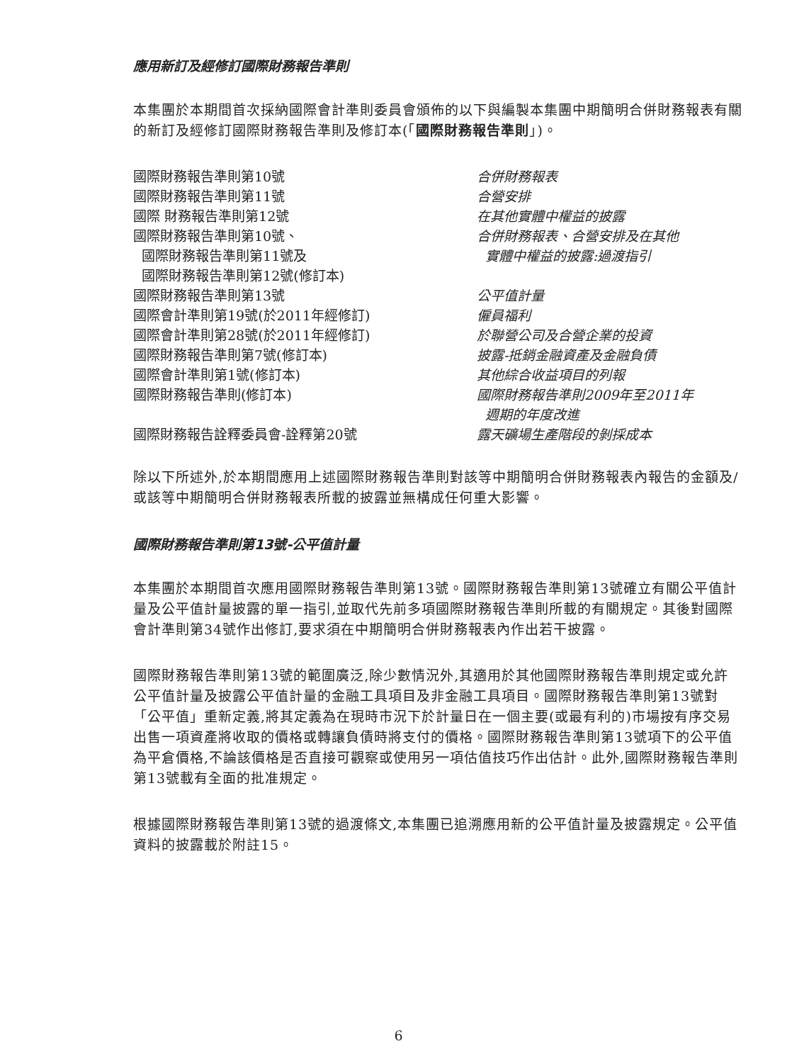應用新訂及經修訂國際財務報告準則
本集團於本期間首次採納國際會計準則委員會頒佈的以下與編製本集團中期簡明合併財務報表有關的新訂及經修訂國際財務報告準則及修訂本(「國際財務報告準則」)。
| 國際財務報告準則第10號 | 合併財務報表 |
| 國際財務報告準則第11號 | 合營安排 |
| 國際 財務報告準則第12號 | 在其他實體中權益的披露 |
| 國際財務報告準則第10號、 國際財務報告準則第11號及 國際財務報告準則第12號(修訂本) | 合併財務報表、合營安排及在其他 實體中權益的披露:過渡指引 |
| 國際財務報告準則第13號 | 公平值計量 |
| 國際會計準則第19號(於2011年經修訂) | 僱員福利 |
| 國際會計準則第28號(於2011年經修訂) | 於聯營公司及合營企業的投資 |
| 國際財務報告準則第7號(修訂本) | 披露-抵銷金融資產及金融負債 |
| 國際會計準則第1號(修訂本) | 其他綜合收益項目的列報 |
| 國際財務報告準則(修訂本) | 國際財務報告準則2009年至2011年 週期的年度改進 |
| 國際財務報告詮釋委員會-詮釋第20號 | 露天礦場生產階段的剝採成本 |
除以下所述外,於本期間應用上述國際財務報告準則對該等中期簡明合併財務報表內報告的金額及/或該等中期簡明合併財務報表所載的披露並無構成任何重大影響。
國際財務報告準則第13號-公平值計量
本集團於本期間首次應用國際財務報告準則第13號。國際財務報告準則第13號確立有關公平值計量及公平值計量披露的單一指引,並取代先前多項國際財務報告準則所載的有關規定。其後對國際會計準則第34號作出修訂,要求須在中期簡明合併財務報表內作出若干披露。
國際財務報告準則第13號的範圍廣泛,除少數情況外,其適用於其他國際財務報告準則規定或允許公平值計量及披露公平值計量的金融工具項目及非金融工具項目。國際財務報告準則第13號對「公平值」重新定義,將其定義為在現時市況下於計量日在一個主要(或最有利的)市場按有序交易出售一項資產將收取的價格或轉讓負債時將支付的價格。國際財務報告準則第13號項下的公平值為平倉價格,不論該價格是否直接可觀察或使用另一項估值技巧作出估計。此外,國際財務報告準則第13號載有全面的批准規定。
根據國際財務報告準則第13號的過渡條文,本集團已追溯應用新的公平值計量及披露規定。公平值資料的披露載於附註15。
6